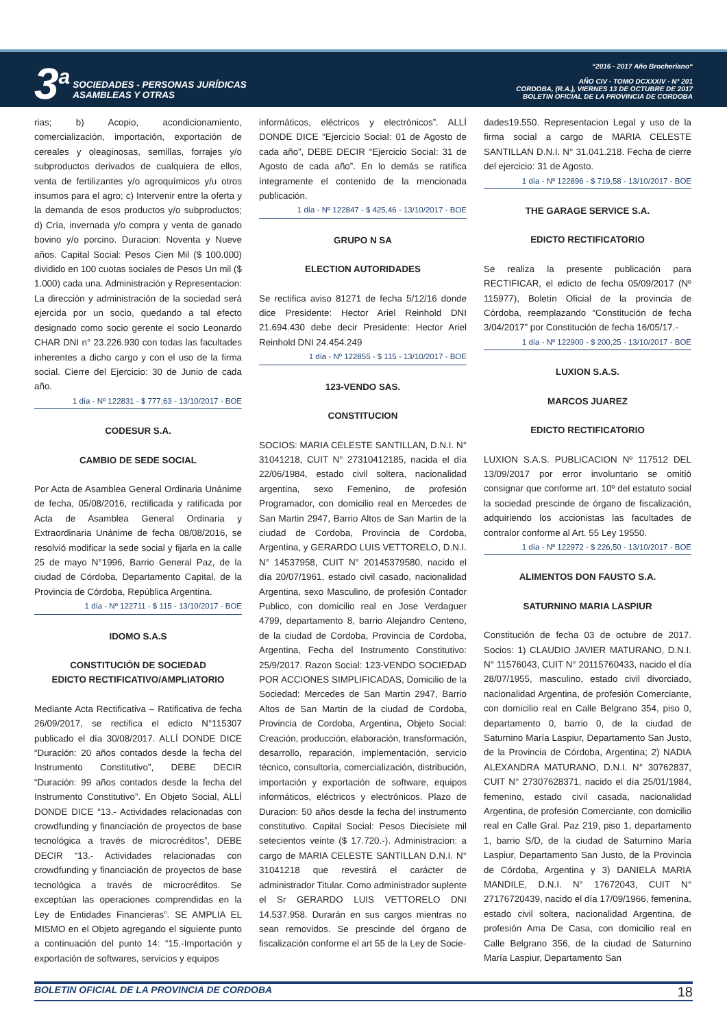3<sup>a</sup> SOCIEDADES - PERSONAS JURÍDICAS
ASAMBLEAS Y OTRAS
“2016 - 2017 Año Brocheriano“
AÑO CIV - TOMO DCXXXIV - N° 201
CORDOBA, (R.A.), VIERNES 13 DE OCTUBRE DE 2017
BOLETIN OFICIAL DE LA PROVINCIA DE CORDOBA
rias; b) Acopio, acondicionamiento, comercialización, importación, exportación de cereales y oleaginosas, semillas, forrajes y/o subproductos derivados de cualquiera de ellos, venta de fertilizantes y/o agroquímicos y/u otros insumos para el agro; c) Intervenir entre la oferta y la demanda de esos productos y/o subproductos; d) Cría, invernada y/o compra y venta de ganado bovino y/o porcino. Duracion: Noventa y Nueve años. Capital Social: Pesos Cien Mil ($ 100.000) dividido en 100 cuotas sociales de Pesos Un mil ($ 1.000) cada una. Administración y Representacion: La dirección y administración de la sociedad será ejercida por un socio, quedando a tal efecto designado como socio gerente el socio Leonardo CHAR DNI n° 23.226.930 con todas las facultades inherentes a dicho cargo y con el uso de la firma social. Cierre del Ejercicio: 30 de Junio de cada año.
1 día - Nº 122831 - $ 777,63 - 13/10/2017 - BOE
CODESUR S.A.
CAMBIO DE SEDE SOCIAL
Por Acta de Asamblea General Ordinaria Unánime de fecha, 05/08/2016, rectificada y ratificada por Acta de Asamblea General Ordinaria y Extraordinaria Unánime de fecha 08/08/2016, se resolvió modificar la sede social y fijarla en la calle 25 de mayo N°1996, Barrio General Paz, de la ciudad de Córdoba, Departamento Capital, de la Provincia de Córdoba, República Argentina.
1 día - Nº 122711 - $ 115 - 13/10/2017 - BOE
IDOMO S.A.S
CONSTITUCIÓN DE SOCIEDAD
EDICTO RECTIFICATIVO/AMPLIATORIO
Mediante Acta Rectificativa – Ratificativa de fecha 26/09/2017, se rectifica el edicto N°115307 publicado el día 30/08/2017. ALLÍ DONDE DICE “Duración: 20 años contados desde la fecha del Instrumento Constitutivo”, DEBE DECIR “Duración: 99 años contados desde la fecha del Instrumento Constitutivo”. En Objeto Social, ALLÍ DONDE DICE “13.- Actividades relacionadas con crowdfunding y financiación de proyectos de base tecnológica a través de microcréditos”, DEBE DECIR “13.- Actividades relacionadas con crowdfunding y financiación de proyectos de base tecnológica a través de microcréditos. Se exceptúan las operaciones comprendidas en la Ley de Entidades Financieras”. SE AMPLIA EL MISMO en el Objeto agregando el siguiente punto a continuación del punto 14: “15.-Importación y exportación de softwares, servicios y equipos
informáticos, eléctricos y electrónicos”. ALLÍ DONDE DICE “Ejercicio Social: 01 de Agosto de cada año”, DEBE DECIR “Ejercicio Social: 31 de Agosto de cada año”. En lo demás se ratifica íntegramente el contenido de la mencionada publicación.
1 día - Nº 122847 - $ 425,46 - 13/10/2017 - BOE
GRUPO N SA
ELECTION AUTORIDADES
Se rectifica aviso 81271 de fecha 5/12/16 donde dice Presidente: Hector Ariel Reinhold DNI 21.694.430 debe decir Presidente: Hector Ariel Reinhold DNI 24.454.249
1 día - Nº 122855 - $ 115 - 13/10/2017 - BOE
123-VENDO SAS.
CONSTITUCION
SOCIOS: MARIA CELESTE SANTILLAN, D.N.I. N° 31041218, CUIT N° 27310412185, nacida el día 22/06/1984, estado civil soltera, nacionalidad argentina, sexo Femenino, de profesión Programador, con domicilio real en Mercedes de San Martin 2947, Barrio Altos de San Martin de la ciudad de Cordoba, Provincia de Cordoba, Argentina, y GERARDO LUIS VETTORELO, D.N.I. N° 14537958, CUIT N° 20145379580, nacido el día 20/07/1961, estado civil casado, nacionalidad Argentina, sexo Masculino, de profesión Contador Publico, con domicilio real en Jose Verdaguer 4799, departamento 8, barrio Alejandro Centeno, de la ciudad de Cordoba, Provincia de Cordoba, Argentina, Fecha del Instrumento Constitutivo: 25/9/2017. Razon Social: 123-VENDO SOCIEDAD POR ACCIONES SIMPLIFICADAS, Domicilio de la Sociedad: Mercedes de San Martin 2947, Barrio Altos de San Martin de la ciudad de Cordoba, Provincia de Cordoba, Argentina, Objeto Social: Creación, producción, elaboración, transformación, desarrollo, reparación, implementación, servicio técnico, consultoría, comercialización, distribución, importación y exportación de software, equipos informáticos, eléctricos y electrónicos. Plazo de Duracion: 50 años desde la fecha del instrumento constitutivo. Capital Social: Pesos Diecisiete mil setecientos veinte ($ 17.720.-). Administracion: a cargo de MARIA CELESTE SANTILLAN D.N.I. N° 31041218 que revestirá el carácter de administrador Titular. Como administrador suplente el Sr GERARDO LUIS VETTORELO DNI 14.537.958. Durarán en sus cargos mientras no sean removidos. Se prescinde del órgano de fiscalización conforme el art 55 de la Ley de Socie-
dades19.550. Representacion Legal y uso de la firma social a cargo de MARIA CELESTE SANTILLAN D.N.I. N° 31.041.218. Fecha de cierre del ejercicio: 31 de Agosto.
1 día - Nº 122896 - $ 719,58 - 13/10/2017 - BOE
THE GARAGE SERVICE S.A.
EDICTO RECTIFICATORIO
Se realiza la presente publicación para RECTIFICAR, el edicto de fecha 05/09/2017 (Nº 115977), Boletín Oficial de la provincia de Córdoba, reemplazando “Constitución de fecha 3/04/2017” por Constitución de fecha 16/05/17.-
1 día - Nº 122900 - $ 200,25 - 13/10/2017 - BOE
LUXION S.A.S.
MARCOS JUAREZ
EDICTO RECTIFICATORIO
LUXION S.A.S. PUBLICACION Nº 117512 DEL 13/09/2017 por error involuntario se omitió consignar que conforme art. 10º del estatuto social la sociedad prescinde de órgano de fiscalización, adquiriendo los accionistas las facultades de contralor conforme al Art. 55 Ley 19550.
1 día - Nº 122972 - $ 226,50 - 13/10/2017 - BOE
ALIMENTOS DON FAUSTO S.A.
SATURNINO MARIA LASPIUR
Constitución de fecha 03 de octubre de 2017. Socios: 1) CLAUDIO JAVIER MATURANO, D.N.I. N° 11576043, CUIT N° 20115760433, nacido el día 28/07/1955, masculino, estado civil divorciado, nacionalidad Argentina, de profesión Comerciante, con domicilio real en Calle Belgrano 354, piso 0, departamento 0, barrio 0, de la ciudad de Saturnino María Laspiur, Departamento San Justo, de la Provincia de Córdoba, Argentina; 2) NADIA ALEXANDRA MATURANO, D.N.I. N° 30762837, CUIT N° 27307628371, nacido el día 25/01/1984, femenino, estado civil casada, nacionalidad Argentina, de profesión Comerciante, con domicilio real en Calle Gral. Paz 219, piso 1, departamento 1, barrio S/D, de la ciudad de Saturnino María Laspiur, Departamento San Justo, de la Provincia de Córdoba, Argentina y 3) DANIELA MARIA MANDILE, D.N.I. N° 17672043, CUIT N° 27176720439, nacido el día 17/09/1966, femenina, estado civil soltera, nacionalidad Argentina, de profesión Ama De Casa, con domicilio real en Calle Belgrano 356, de la ciudad de Saturnino María Laspiur, Departamento San
BOLETIN OFICIAL DE LA PROVINCIA DE CORDOBA 18